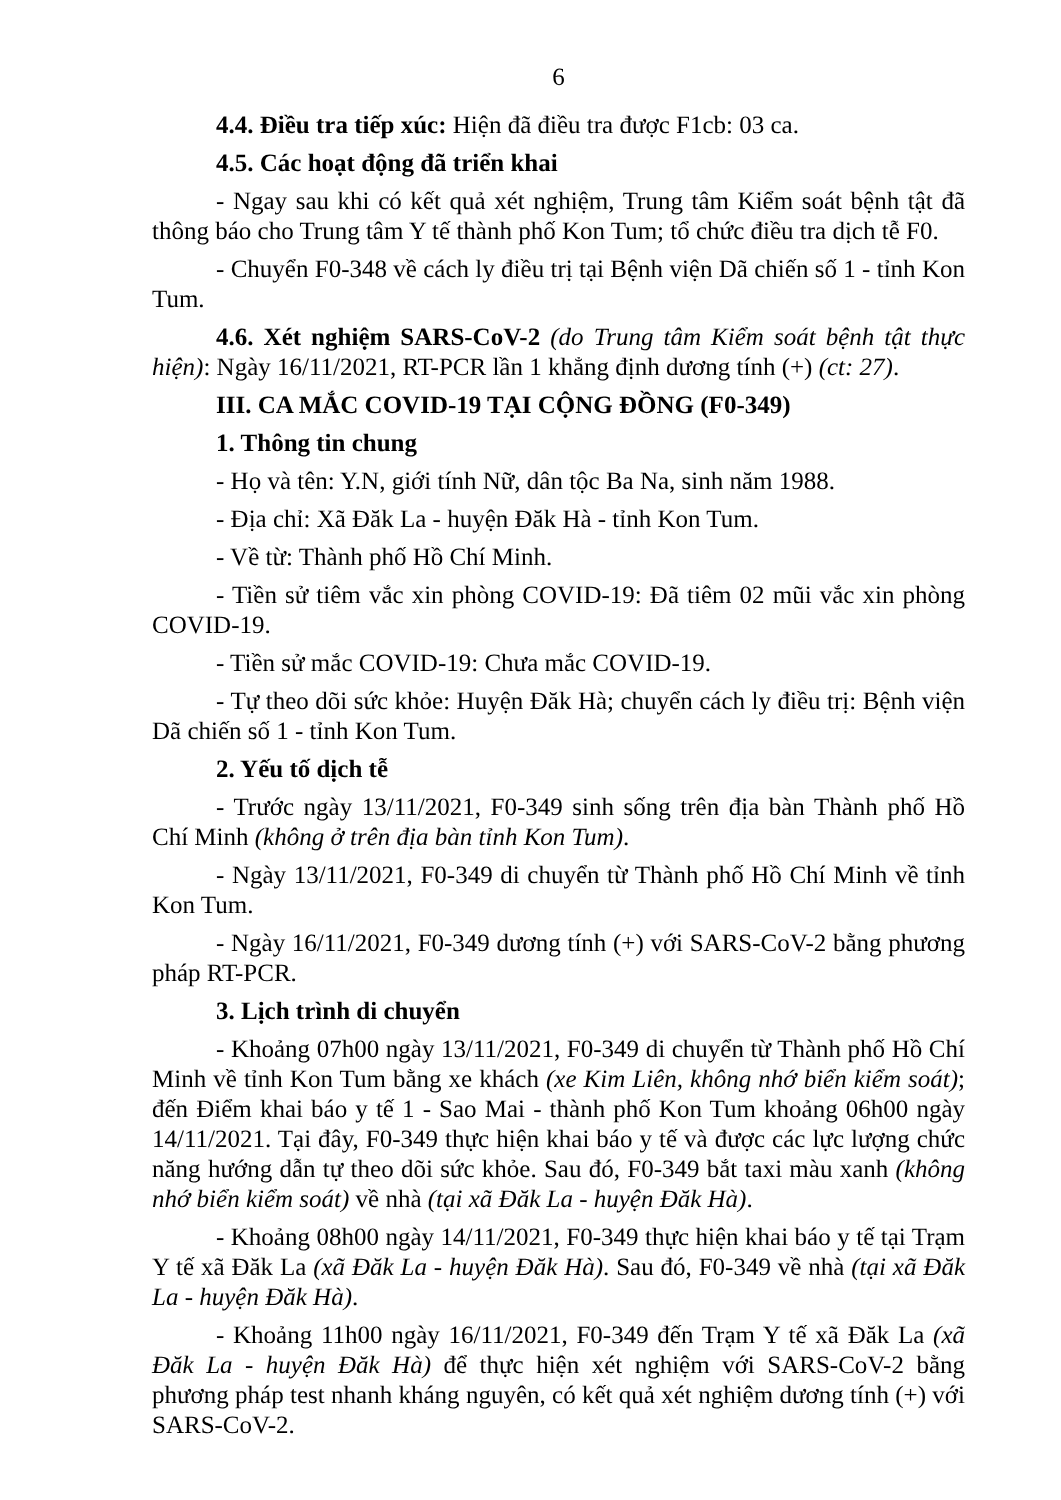6
4.4. Điều tra tiếp xúc: Hiện đã điều tra được F1cb: 03 ca.
4.5. Các hoạt động đã triển khai
- Ngay sau khi có kết quả xét nghiệm, Trung tâm Kiểm soát bệnh tật đã thông báo cho Trung tâm Y tế thành phố Kon Tum; tổ chức điều tra dịch tễ F0.
- Chuyển F0-348 về cách ly điều trị tại Bệnh viện Dã chiến số 1 - tỉnh Kon Tum.
4.6. Xét nghiệm SARS-CoV-2 (do Trung tâm Kiểm soát bệnh tật thực hiện): Ngày 16/11/2021, RT-PCR lần 1 khẳng định dương tính (+) (ct: 27).
III. CA MẮC COVID-19 TẠI CỘNG ĐỒNG (F0-349)
1. Thông tin chung
- Họ và tên: Y.N, giới tính Nữ, dân tộc Ba Na, sinh năm 1988.
- Địa chỉ: Xã Đăk La - huyện Đăk Hà - tỉnh Kon Tum.
- Về từ: Thành phố Hồ Chí Minh.
- Tiền sử tiêm vắc xin phòng COVID-19: Đã tiêm 02 mũi vắc xin phòng COVID-19.
- Tiền sử mắc COVID-19: Chưa mắc COVID-19.
- Tự theo dõi sức khỏe: Huyện Đăk Hà; chuyển cách ly điều trị: Bệnh viện Dã chiến số 1 - tỉnh Kon Tum.
2. Yếu tố dịch tễ
- Trước ngày 13/11/2021, F0-349 sinh sống trên địa bàn Thành phố Hồ Chí Minh (không ở trên địa bàn tỉnh Kon Tum).
- Ngày 13/11/2021, F0-349 di chuyển từ Thành phố Hồ Chí Minh về tỉnh Kon Tum.
- Ngày 16/11/2021, F0-349 dương tính (+) với SARS-CoV-2 bằng phương pháp RT-PCR.
3. Lịch trình di chuyển
- Khoảng 07h00 ngày 13/11/2021, F0-349 di chuyển từ Thành phố Hồ Chí Minh về tỉnh Kon Tum bằng xe khách (xe Kim Liên, không nhớ biển kiểm soát); đến Điểm khai báo y tế 1 - Sao Mai - thành phố Kon Tum khoảng 06h00 ngày 14/11/2021. Tại đây, F0-349 thực hiện khai báo y tế và được các lực lượng chức năng hướng dẫn tự theo dõi sức khỏe. Sau đó, F0-349 bắt taxi màu xanh (không nhớ biển kiểm soát) về nhà (tại xã Đăk La - huyện Đăk Hà).
- Khoảng 08h00 ngày 14/11/2021, F0-349 thực hiện khai báo y tế tại Trạm Y tế xã Đăk La (xã Đăk La - huyện Đăk Hà). Sau đó, F0-349 về nhà (tại xã Đăk La - huyện Đăk Hà).
- Khoảng 11h00 ngày 16/11/2021, F0-349 đến Trạm Y tế xã Đăk La (xã Đăk La - huyện Đăk Hà) để thực hiện xét nghiệm với SARS-CoV-2 bằng phương pháp test nhanh kháng nguyên, có kết quả xét nghiệm dương tính (+) với SARS-CoV-2.